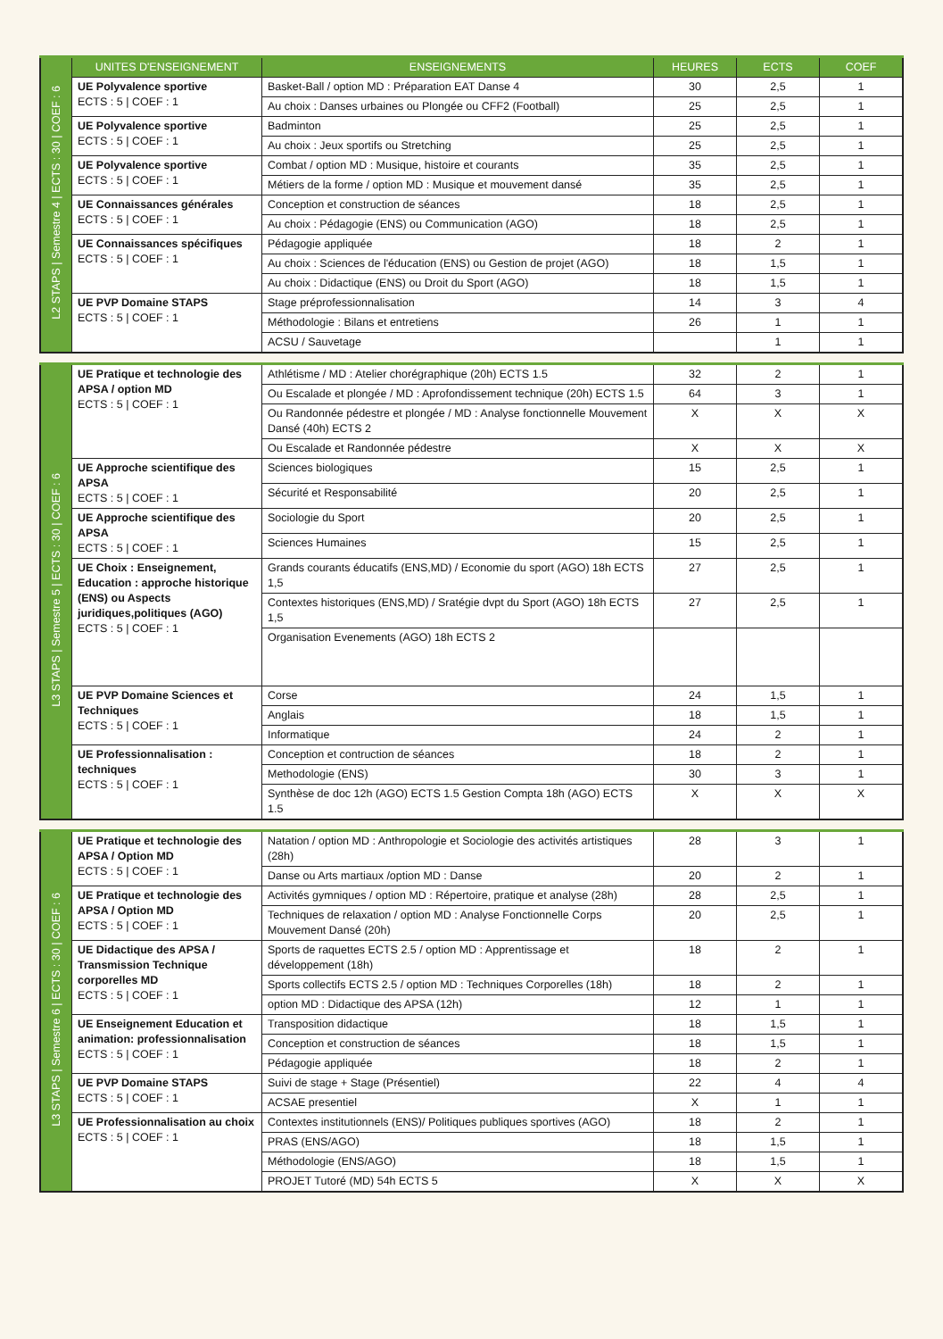| L2 STAPS / Semestre 4 / ECTS : 30 / COEF : 6 | UNITES D'ENSEIGNEMENT | ENSEIGNEMENTS | HEURES | ECTS | COEF |
| | UE Polyvalence sportive ECTS : 5 / COEF : 1 | Basket-Ball / option MD : Préparation EAT Danse 4 | 30 | 2,5 | 1 |
| | | Au choix : Danses urbaines ou Plongée ou CFF2 (Football) | 25 | 2,5 | 1 |
| | UE Polyvalence sportive ECTS : 5 / COEF : 1 | Badminton | 25 | 2,5 | 1 |
| | | Au choix : Jeux sportifs ou Stretching | 25 | 2,5 | 1 |
| | UE Polyvalence sportive ECTS : 5 / COEF : 1 | Combat / option MD : Musique, histoire et courants | 35 | 2,5 | 1 |
| | | Métiers de la forme / option MD : Musique et mouvement dansé | 35 | 2,5 | 1 |
| | UE Connaissances générales ECTS : 5 / COEF : 1 | Conception et construction de séances | 18 | 2,5 | 1 |
| | | Au choix : Pédagogie (ENS) ou Communication (AGO) | 18 | 2,5 | 1 |
| | UE Connaissances spécifiques ECTS : 5 / COEF : 1 | Pédagogie appliquée | 18 | 2 | 1 |
| | | Au choix : Sciences de l'éducation (ENS) ou Gestion de projet (AGO) | 18 | 1,5 | 1 |
| | | Au choix : Didactique (ENS) ou Droit du Sport (AGO) | 18 | 1,5 | 1 |
| | UE PVP Domaine STAPS ECTS : 5 / COEF : 1 | Stage préprofessionnalisation | 14 | 3 | 4 |
| | | Méthodologie : Bilans et entretiens | 26 | 1 | 1 |
| | | ACSU / Sauvetage | | 1 | 1 |
| L3 STAPS / Semestre 5 / ECTS : 30 / COEF : 6 | UE Pratique et technologie des APSA / option MD ECTS : 5 / COEF : 1 | Athlétisme / MD : Atelier chorégraphique (20h) ECTS 1.5 | 32 | 2 | 1 |
| | | Ou Escalade et plongée / MD : Aprofondissement technique (20h) ECTS 1.5 | 64 | 3 | 1 |
| | | Ou Randonnée pédestre et plongée / MD : Analyse fonctionnelle Mouvement Dansé (40h) ECTS 2 | X | X | X |
| | | Ou Escalade et Randonnée pédestre | X | X | X |
| | UE Approche scientifique des APSA ECTS : 5 / COEF : 1 | Sciences biologiques | 15 | 2,5 | 1 |
| | | Sécurité et Responsabilité | 20 | 2,5 | 1 |
| | UE Approche scientifique des APSA ECTS : 5 / COEF : 1 | Sociologie du Sport | 20 | 2,5 | 1 |
| | | Sciences Humaines | 15 | 2,5 | 1 |
| | UE Choix : Enseignement, Education : approche historique (ENS) ou Aspects juridiques,politiques (AGO) ECTS : 5 / COEF : 1 | Grands courants éducatifs (ENS,MD) / Economie du sport (AGO) 18h ECTS 1,5 | 27 | 2,5 | 1 |
| | | Contextes historiques (ENS,MD) / Sratégie dvpt du Sport (AGO) 18h ECTS 1,5 | 27 | 2,5 | 1 |
| | | Organisation Evenements (AGO) 18h ECTS 2 | | | |
| | UE PVP Domaine Sciences et Techniques ECTS : 5 / COEF : 1 | Corse | 24 | 1,5 | 1 |
| | | Anglais | 18 | 1,5 | 1 |
| | | Informatique | 24 | 2 | 1 |
| | UE Professionnalisation : techniques ECTS : 5 / COEF : 1 | Conception et contruction de séances | 18 | 2 | 1 |
| | | Methodologie (ENS) | 30 | 3 | 1 |
| | | Synthèse de doc 12h (AGO) ECTS 1.5 Gestion Compta 18h (AGO) ECTS 1.5 | X | X | X |
| L3 STAPS / Semestre 6 / ECTS : 30 / COEF : 6 | UE Pratique et technologie des APSA / Option MD ECTS : 5 / COEF : 1 | Natation / option MD : Anthropologie et Sociologie des activités artistiques (28h) | 28 | 3 | 1 |
| | | Danse ou Arts martiaux /option MD : Danse | 20 | 2 | 1 |
| | UE Pratique et technologie des APSA / Option MD ECTS : 5 / COEF : 1 | Activités gymniques / option MD : Répertoire, pratique et analyse (28h) | 28 | 2,5 | 1 |
| | | Techniques de relaxation / option MD : Analyse Fonctionnelle Corps Mouvement Dansé (20h) | 20 | 2,5 | 1 |
| | UE Didactique des APSA / Transmission Technique corporelles MD ECTS : 5 / COEF : 1 | Sports de raquettes ECTS 2.5 / option MD : Apprentissage et développement (18h) | 18 | 2 | 1 |
| | | Sports collectifs ECTS 2.5 / option MD : Techniques Corporelles (18h) | 18 | 2 | 1 |
| | | option MD : Didactique des APSA (12h) | 12 | 1 | 1 |
| | UE Enseignement Education et animation: professionnalisation ECTS : 5 / COEF : 1 | Transposition didactique | 18 | 1,5 | 1 |
| | | Conception et construction de séances | 18 | 1,5 | 1 |
| | | Pédagogie appliquée | 18 | 2 | 1 |
| | UE PVP Domaine STAPS ECTS : 5 / COEF : 1 | Suivi de stage + Stage (Présentiel) | 22 | 4 | 4 |
| | | ACSAE presentiel | X | 1 | 1 |
| | UE Professionnalisation au choix ECTS : 5 / COEF : 1 | Contextes institutionnels (ENS)/ Politiques publiques sportives (AGO) | 18 | 2 | 1 |
| | | PRAS (ENS/AGO) | 18 | 1,5 | 1 |
| | | Méthodologie (ENS/AGO) | 18 | 1,5 | 1 |
| | | PROJET Tutoré (MD) 54h ECTS 5 | X | X | X |